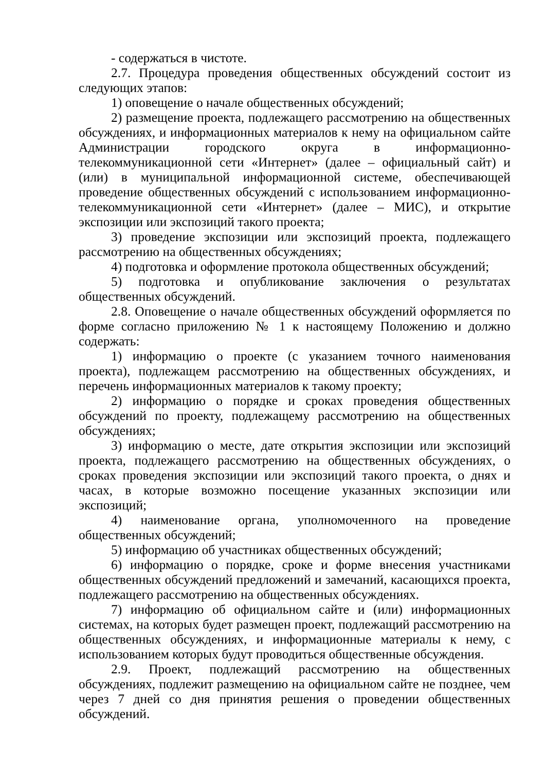- содержаться в чистоте.
2.7. Процедура проведения общественных обсуждений состоит из следующих этапов:
1) оповещение о начале общественных обсуждений;
2) размещение проекта, подлежащего рассмотрению на общественных обсуждениях, и информационных материалов к нему на официальном сайте Администрации городского округа в информационно-телекоммуникационной сети «Интернет» (далее – официальный сайт) и (или) в муниципальной информационной системе, обеспечивающей проведение общественных обсуждений с использованием информационно-телекоммуникационной сети «Интернет» (далее – МИС), и открытие экспозиции или экспозиций такого проекта;
3) проведение экспозиции или экспозиций проекта, подлежащего рассмотрению на общественных обсуждениях;
4) подготовка и оформление протокола общественных обсуждений;
5) подготовка и опубликование заключения о результатах общественных обсуждений.
2.8. Оповещение о начале общественных обсуждений оформляется по форме согласно приложению № 1 к настоящему Положению и должно содержать:
1) информацию о проекте (с указанием точного наименования проекта), подлежащем рассмотрению на общественных обсуждениях, и перечень информационных материалов к такому проекту;
2) информацию о порядке и сроках проведения общественных обсуждений по проекту, подлежащему рассмотрению на общественных обсуждениях;
3) информацию о месте, дате открытия экспозиции или экспозиций проекта, подлежащего рассмотрению на общественных обсуждениях, о сроках проведения экспозиции или экспозиций такого проекта, о днях и часах, в которые возможно посещение указанных экспозиции или экспозиций;
4) наименование органа, уполномоченного на проведение общественных обсуждений;
5) информацию об участниках общественных обсуждений;
6) информацию о порядке, сроке и форме внесения участниками общественных обсуждений предложений и замечаний, касающихся проекта, подлежащего рассмотрению на общественных обсуждениях.
7) информацию об официальном сайте и (или) информационных системах, на которых будет размещен проект, подлежащий рассмотрению на общественных обсуждениях, и информационные материалы к нему, с использованием которых будут проводиться общественные обсуждения.
2.9. Проект, подлежащий рассмотрению на общественных обсуждениях, подлежит размещению на официальном сайте не позднее, чем через 7 дней со дня принятия решения о проведении общественных обсуждений.